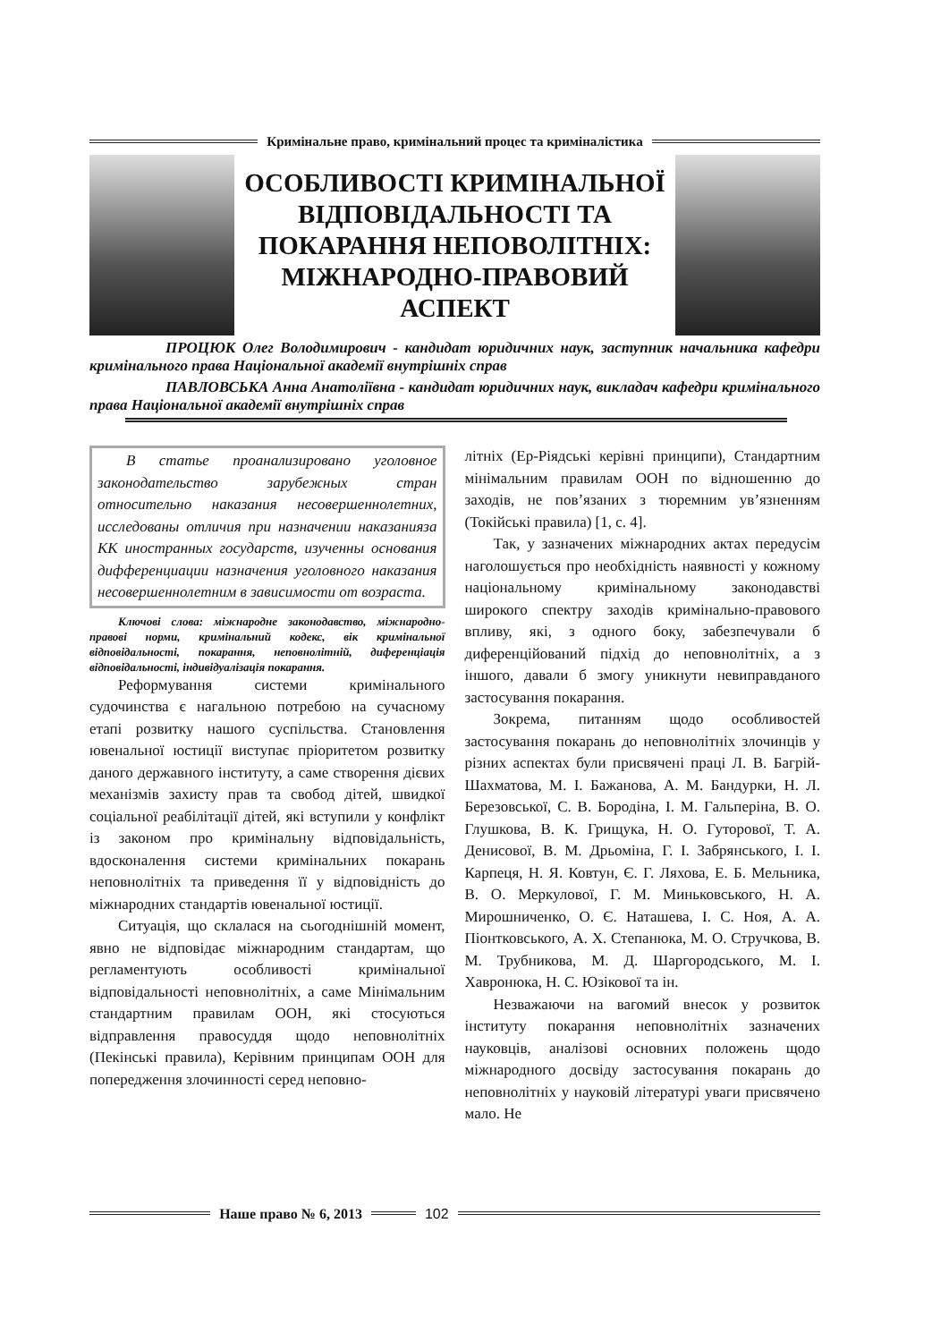Кримінальне право, кримінальний процес та криміналістика
ОСОБЛИВОСТІ КРИМІНАЛЬНОЇ ВІДПОВІДАЛЬНОСТІ ТА ПОКАРАННЯ НЕПОВОЛІТНІХ: МІЖНАРОДНО-ПРАВОВИЙ АСПЕКТ
     ПРОЦЮК Олег Володимирович - кандидат юридичних наук, заступник начальника кафедри кримінального права Національної академії внутрішніх справ
     ПАВЛОВСЬКА Анна Анатоліївна - кандидат юридичних наук, викладач кафедри кримінального права Національної академії внутрішніх справ
В статье проанализировано уголовное законодательство зарубежных стран относительно наказания несовершеннолетних, исследованы отличия при назначении наказанияза КК иностранных государств, изученны основания дифференциации назначения уголовного наказания несовершеннолетним в зависимости от возраста.
Ключові слова: міжнародне законодавство, міжнародно-правові норми, кримінальний кодекс, вік кримінальної відповідальності, покарання, неповнолітній, диференціація відповідальності, індивідуалізація покарання.
Реформування системи кримінального судочинства є нагальною потребою на сучасному етапі розвитку нашого суспільства. Становлення ювенальної юстиції виступає пріоритетом розвитку даного державного інституту, а саме створення дієвих механізмів захисту прав та свобод дітей, швидкої соціальної реабілітації дітей, які вступили у конфлікт із законом про кримінальну відповідальність, вдосконалення системи кримінальних покарань неповнолітніх та приведення її у відповідність до міжнародних стандартів ювенальної юстиції.
Ситуація, що склалася на сьогоднішній момент, явно не відповідає міжнародним стандартам, що регламентують особливості кримінальної відповідальності неповнолітніх, а саме Мінімальним стандартним правилам ООН, які стосуються відправлення правосуддя щодо неповнолітніх (Пекінські правила), Керівним принципам ООН для попередження злочинності серед неповно-
літніх (Ер-Ріядські керівні принципи), Стандартним мінімальним правилам ООН по відношенню до заходів, не пов’язаних з тюремним ув’язненням (Токійські правила) [1, с. 4].
Так, у зазначених міжнародних актах передусім наголошується про необхідність наявності у кожному національному кримінальному законодавстві широкого спектру заходів кримінально-правового впливу, які, з одного боку, забезпечували б диференційований підхід до неповнолітніх, а з іншого, давали б змогу уникнути невиправданого застосування покарання.
Зокрема, питанням щодо особливостей застосування покарань до неповнолітніх злочинців у різних аспектах були присвячені праці Л. В. Багрій-Шахматова, М. І. Бажанова, А. М. Бандурки, Н. Л. Березовської, С. В. Бородіна, І. М. Гальперіна, В. О. Глушкова, В. К. Грищука, Н. О. Гуторової, Т. А. Денисової, В. М. Дрьоміна, Г. І. Забрянського, І. І. Карпеця, Н. Я. Ковтун, Є. Г. Ляхова, Е. Б. Мельника, В. О. Меркулової, Г. М. Миньковського, Н. А. Мирошниченко, О. Є. Наташева, І. С. Ноя, А. А. Піонтковського, А. Х. Степанюка, М. О. Стручкова, В. М. Трубникова, М. Д. Шаргородського, М. І. Хавронюка, Н. С. Юзікової та ін.
Незважаючи на вагомий внесок у розвиток інституту покарання неповнолітніх зазначених науковців, аналізові основних положень щодо міжнародного досвіду застосування покарань до неповнолітніх у науковій літературі уваги присвячено мало. Не
Наше право № 6, 2013 102